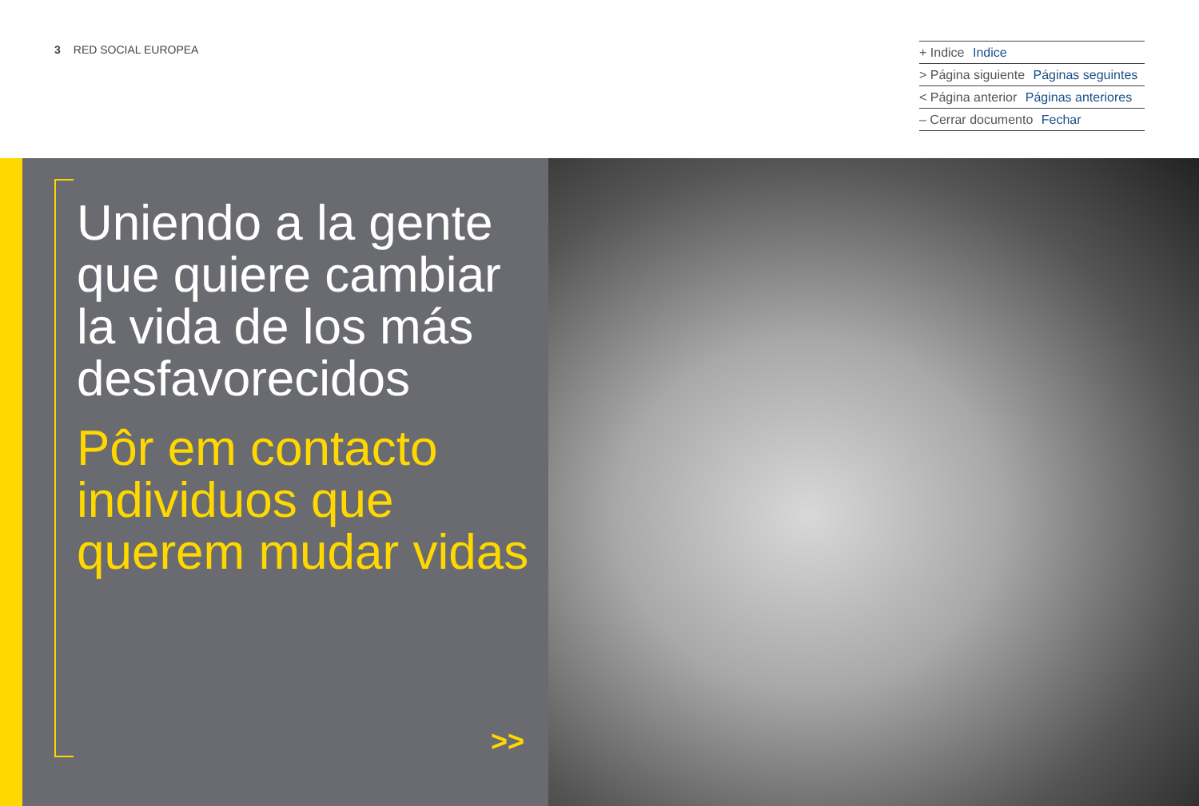3 RED SOCIAL EUROPEA
+ Indice Indice
> Página siguiente Páginas seguintes
< Página anterior Páginas anteriores
– Cerrar documento Fechar
Uniendo a la gente que quiere cambiar la vida de los más desfavorecidos
Pôr em contacto individuos que querem mudar vidas
>>